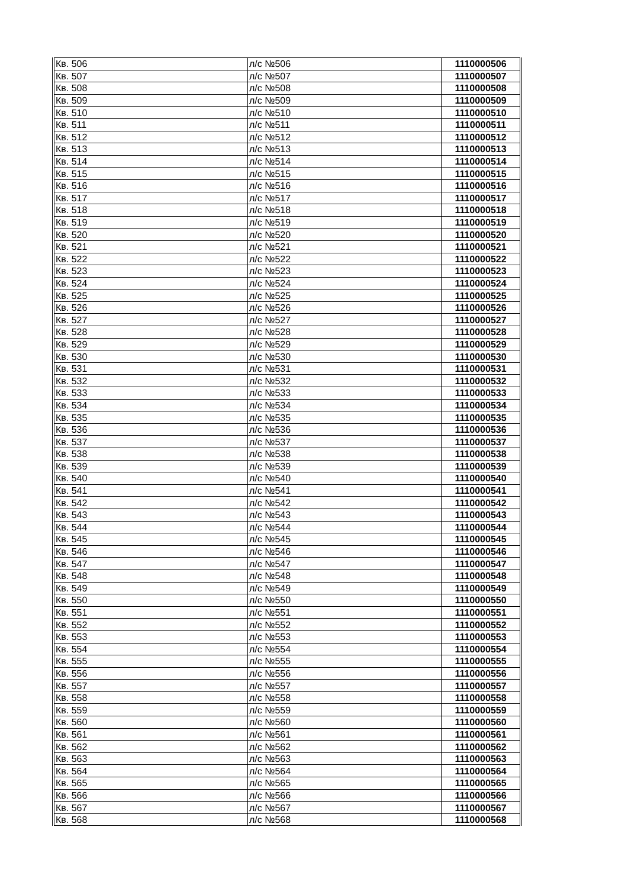| Кв. 506 | л/с №506 | 1110000506 |
| Кв. 507 | л/с №507 | 1110000507 |
| Кв. 508 | л/с №508 | 1110000508 |
| Кв. 509 | л/с №509 | 1110000509 |
| Кв. 510 | л/с №510 | 1110000510 |
| Кв. 511 | л/с №511 | 1110000511 |
| Кв. 512 | л/с №512 | 1110000512 |
| Кв. 513 | л/с №513 | 1110000513 |
| Кв. 514 | л/с №514 | 1110000514 |
| Кв. 515 | л/с №515 | 1110000515 |
| Кв. 516 | л/с №516 | 1110000516 |
| Кв. 517 | л/с №517 | 1110000517 |
| Кв. 518 | л/с №518 | 1110000518 |
| Кв. 519 | л/с №519 | 1110000519 |
| Кв. 520 | л/с №520 | 1110000520 |
| Кв. 521 | л/с №521 | 1110000521 |
| Кв. 522 | л/с №522 | 1110000522 |
| Кв. 523 | л/с №523 | 1110000523 |
| Кв. 524 | л/с №524 | 1110000524 |
| Кв. 525 | л/с №525 | 1110000525 |
| Кв. 526 | л/с №526 | 1110000526 |
| Кв. 527 | л/с №527 | 1110000527 |
| Кв. 528 | л/с №528 | 1110000528 |
| Кв. 529 | л/с №529 | 1110000529 |
| Кв. 530 | л/с №530 | 1110000530 |
| Кв. 531 | л/с №531 | 1110000531 |
| Кв. 532 | л/с №532 | 1110000532 |
| Кв. 533 | л/с №533 | 1110000533 |
| Кв. 534 | л/с №534 | 1110000534 |
| Кв. 535 | л/с №535 | 1110000535 |
| Кв. 536 | л/с №536 | 1110000536 |
| Кв. 537 | л/с №537 | 1110000537 |
| Кв. 538 | л/с №538 | 1110000538 |
| Кв. 539 | л/с №539 | 1110000539 |
| Кв. 540 | л/с №540 | 1110000540 |
| Кв. 541 | л/с №541 | 1110000541 |
| Кв. 542 | л/с №542 | 1110000542 |
| Кв. 543 | л/с №543 | 1110000543 |
| Кв. 544 | л/с №544 | 1110000544 |
| Кв. 545 | л/с №545 | 1110000545 |
| Кв. 546 | л/с №546 | 1110000546 |
| Кв. 547 | л/с №547 | 1110000547 |
| Кв. 548 | л/с №548 | 1110000548 |
| Кв. 549 | л/с №549 | 1110000549 |
| Кв. 550 | л/с №550 | 1110000550 |
| Кв. 551 | л/с №551 | 1110000551 |
| Кв. 552 | л/с №552 | 1110000552 |
| Кв. 553 | л/с №553 | 1110000553 |
| Кв. 554 | л/с №554 | 1110000554 |
| Кв. 555 | л/с №555 | 1110000555 |
| Кв. 556 | л/с №556 | 1110000556 |
| Кв. 557 | л/с №557 | 1110000557 |
| Кв. 558 | л/с №558 | 1110000558 |
| Кв. 559 | л/с №559 | 1110000559 |
| Кв. 560 | л/с №560 | 1110000560 |
| Кв. 561 | л/с №561 | 1110000561 |
| Кв. 562 | л/с №562 | 1110000562 |
| Кв. 563 | л/с №563 | 1110000563 |
| Кв. 564 | л/с №564 | 1110000564 |
| Кв. 565 | л/с №565 | 1110000565 |
| Кв. 566 | л/с №566 | 1110000566 |
| Кв. 567 | л/с №567 | 1110000567 |
| Кв. 568 | л/с №568 | 1110000568 |